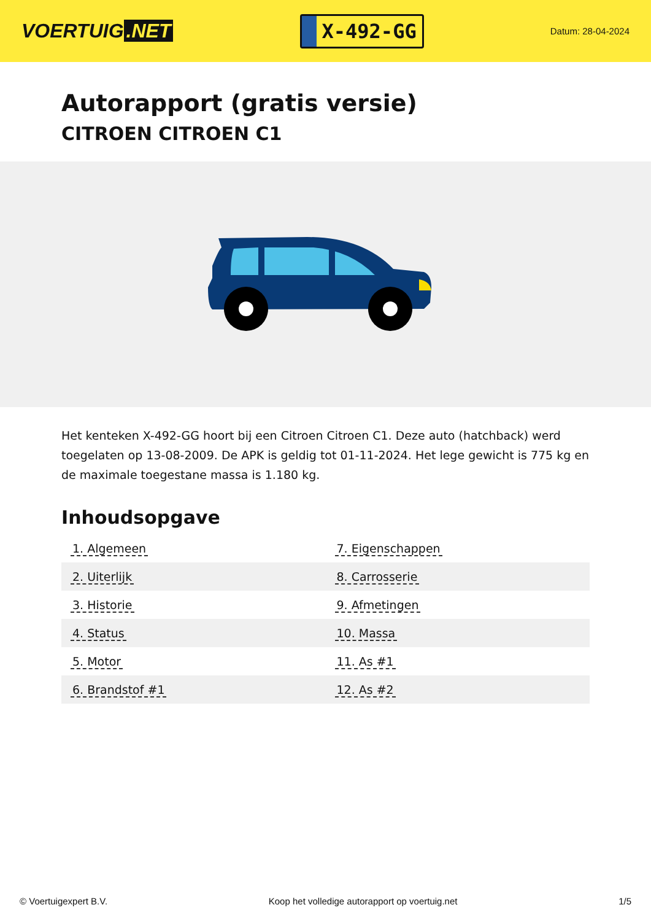VOERTUIG.NET
X-492-GG
Datum: 28-04-2024
Autorapport (gratis versie)
CITROEN CITROEN C1
Het kenteken X-492-GG hoort bij een Citroen Citroen C1. Deze auto (hatchback) werd toegelaten op 13-08-2009. De APK is geldig tot 01-11-2024. Het lege gewicht is 775 kg en de maximale toegestane massa is 1.180 kg.
Inhoudsopgave
| 1. Algemeen | 7. Eigenschappen |
| 2. Uiterlijk | 8. Carrosserie |
| 3. Historie | 9. Afmetingen |
| 4. Status | 10. Massa |
| 5. Motor | 11. As #1 |
| 6. Brandstof #1 | 12. As #2 |
© Voertuigexpert B.V. Koop het volledige autorapport op voertuig.net 1/5